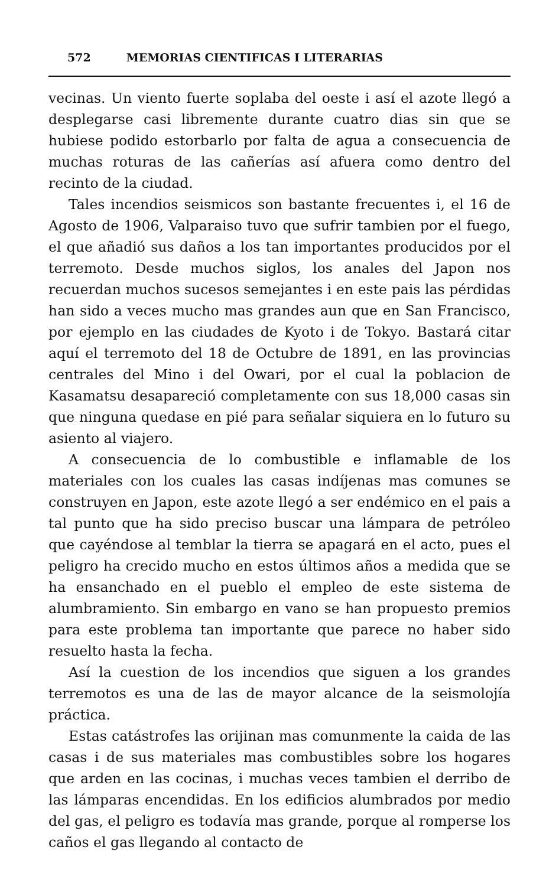572 MEMORIAS CIENTIFICAS I LITERARIAS
vecinas. Un viento fuerte soplaba del oeste i así el azote llegó a desplegarse casi libremente durante cuatro dias sin que se hubiese podido estorbarlo por falta de agua a consecuencia de muchas roturas de las cañerías así afuera como dentro del recinto de la ciudad.
Tales incendios seismicos son bastante frecuentes i, el 16 de Agosto de 1906, Valparaiso tuvo que sufrir tambien por el fuego, el que añadió sus daños a los tan importantes producidos por el terremoto. Desde muchos siglos, los anales del Japon nos recuerdan muchos sucesos semejantes i en este pais las pérdidas han sido a veces mucho mas grandes aun que en San Francisco, por ejemplo en las ciudades de Kyoto i de Tokyo. Bastará citar aquí el terremoto del 18 de Octubre de 1891, en las provincias centrales del Mino i del Owari, por el cual la poblacion de Kasamatsu desapareció completamente con sus 18,000 casas sin que ninguna quedase en pié para señalar siquiera en lo futuro su asiento al viajero.
A consecuencia de lo combustible e inflamable de los materiales con los cuales las casas indíjenas mas comunes se construyen en Japon, este azote llegó a ser endémico en el pais a tal punto que ha sido preciso buscar una lámpara de petróleo que cayéndose al temblar la tierra se apagará en el acto, pues el peligro ha crecido mucho en estos últimos años a medida que se ha ensanchado en el pueblo el empleo de este sistema de alumbramiento. Sin embargo en vano se han propuesto premios para este problema tan importante que parece no haber sido resuelto hasta la fecha.
Así la cuestion de los incendios que siguen a los grandes terremotos es una de las de mayor alcance de la seismolojía práctica.
Estas catástrofes las orijinan mas comunmente la caida de las casas i de sus materiales mas combustibles sobre los hogares que arden en las cocinas, i muchas veces tambien el derribo de las lámparas encendidas. En los edificios alumbrados por medio del gas, el peligro es todavía mas grande, porque al romperse los caños el gas llegando al contacto de